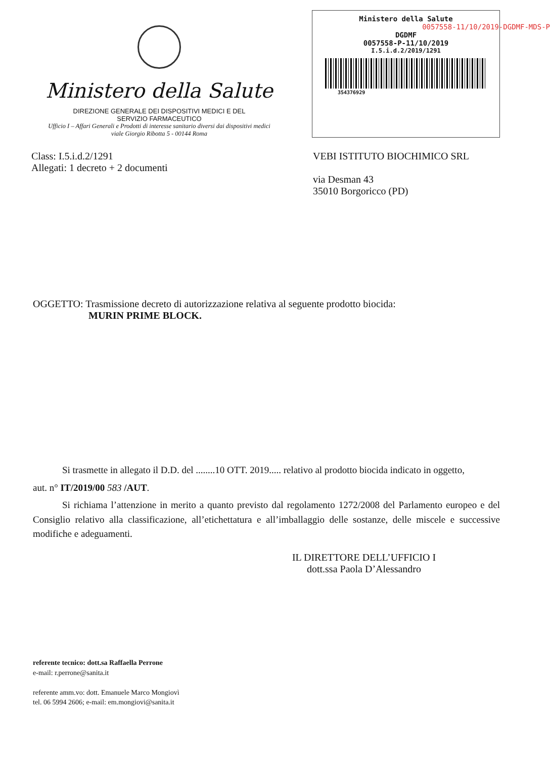Ministero della Salute
DIREZIONE GENERALE DEI DISPOSITIVI MEDICI E DEL
SERVIZIO FARMACEUTICO
Ufficio I – Affari Generali e Prodotti di interesse sanitario diversi dai dispositivi medici
viale Giorgio Ribotta 5 - 00144 Roma
Ministero della Salute
0057558-11/10/2019-DGDMF-MDS-P
DGDMF
0057558-P-11/10/2019
I.5.i.d.2/2019/1291
354376929
Class: I.5.i.d.2/1291
Allegati: 1 decreto + 2 documenti
VEBI ISTITUTO BIOCHIMICO SRL
via Desman 43
35010 Borgoricco (PD)
OGGETTO: Trasmissione decreto di autorizzazione relativa al seguente prodotto biocida:
MURIN PRIME BLOCK.
Si trasmette in allegato il D.D. del ........10 OTT. 2019..... relativo al prodotto biocida indicato in oggetto,
aut. n° IT/2019/00 583 /AUT.
Si richiama l’attenzione in merito a quanto previsto dal regolamento 1272/2008 del Parlamento europeo e del Consiglio relativo alla classificazione, all’etichettatura e all’imballaggio delle sostanze, delle miscele e successive modifiche e adeguamenti.
IL DIRETTORE DELL’UFFICIO I
dott.ssa Paola D’Alessandro
referente tecnico: dott.sa Raffaella Perrone
e-mail: r.perrone@sanita.it
referente amm.vo: dott. Emanuele Marco Mongiovì
tel. 06 5994 2606; e-mail: em.mongiovi@sanita.it